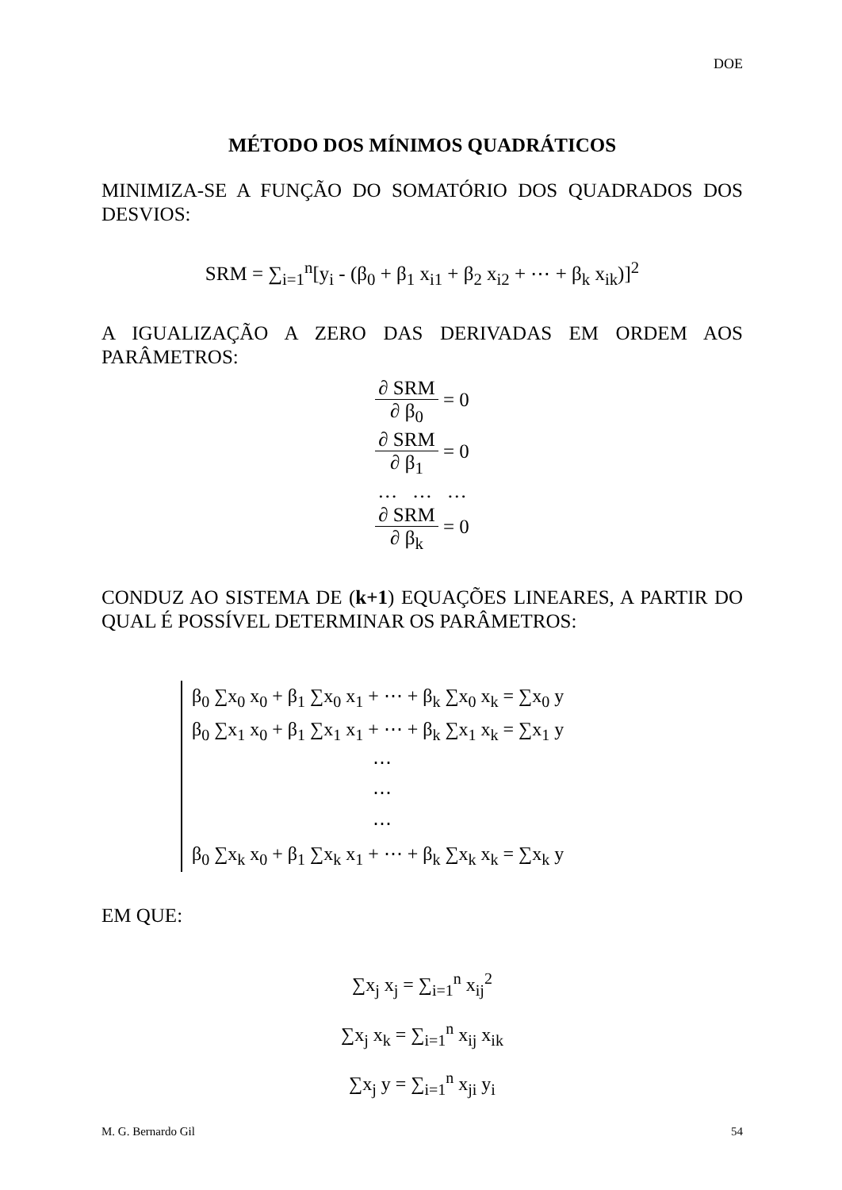DOE
MÉTODO DOS MÍNIMOS QUADRÁTICOS
MINIMIZA-SE A FUNÇÃO DO SOMATÓRIO DOS QUADRADOS DOS DESVIOS:
SRM = ∑<sub>i=1</sub><sup>n</sup>[y<sub>i</sub> - (β<sub>0</sub> + β<sub>1</sub> x<sub>i1</sub> + β<sub>2</sub> x<sub>i2</sub> + ⋯ + β<sub>k</sub> x<sub>ik</sub>)]<sup>2</sup>
A IGUALIZAÇÃO A ZERO DAS DERIVADAS EM ORDEM AOS PARÂMETROS:
∂ SRM ∂ β<sub>0</sub> = 0
∂ SRM ∂ β<sub>1</sub> = 0
… … …
∂ SRM ∂ β<sub>k</sub> = 0
CONDUZ AO SISTEMA DE (k+1) EQUAÇÕES LINEARES, A PARTIR DO QUAL É POSSÍVEL DETERMINAR OS PARÂMETROS:
β<sub>0</sub> ∑x<sub>0</sub> x<sub>0</sub> + β<sub>1</sub> ∑x<sub>0</sub> x<sub>1</sub> + ⋯ + β<sub>k</sub> ∑x<sub>0</sub> x<sub>k</sub> = ∑x<sub>0</sub> y
β<sub>0</sub> ∑x<sub>1</sub> x<sub>0</sub> + β<sub>1</sub> ∑x<sub>1</sub> x<sub>1</sub> + ⋯ + β<sub>k</sub> ∑x<sub>1</sub> x<sub>k</sub> = ∑x<sub>1</sub> y
⋯
⋯
⋯
β<sub>0</sub> ∑x<sub>k</sub> x<sub>0</sub> + β<sub>1</sub> ∑x<sub>k</sub> x<sub>1</sub> + ⋯ + β<sub>k</sub> ∑x<sub>k</sub> x<sub>k</sub> = ∑x<sub>k</sub> y
EM QUE:
∑x<sub>j</sub> x<sub>j</sub> = ∑<sub>i=1</sub><sup>n</sup> x<sub>ij</sub><sup>2</sup>
∑x<sub>j</sub> x<sub>k</sub> = ∑<sub>i=1</sub><sup>n</sup> x<sub>ij</sub> x<sub>ik</sub>
∑x<sub>j</sub> y = ∑<sub>i=1</sub><sup>n</sup> x<sub>ji</sub> y<sub>i</sub>
M. G. Bernardo Gil 54